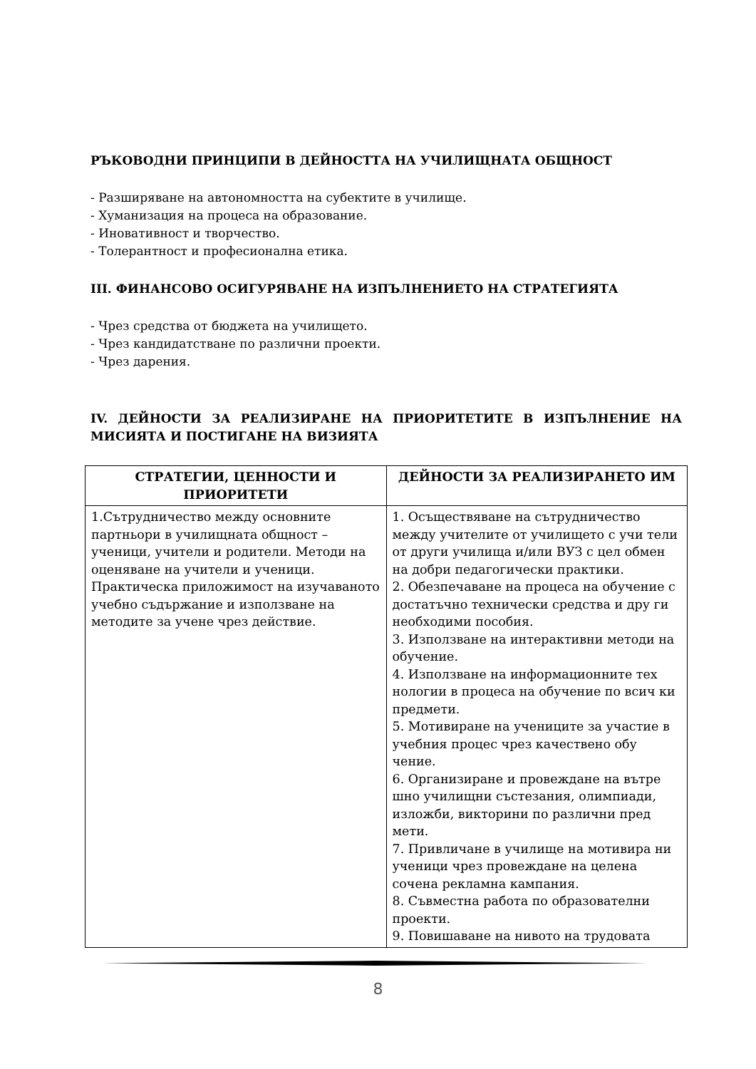РЪКОВОДНИ ПРИНЦИПИ В ДЕЙНОСТТА НА УЧИЛИЩНАТА ОБЩНОСТ
- Разширяване на автономността на субектите в училище.
- Хуманизация на процеса на образование.
- Иновативност и творчество.
- Толерантност и професионална етика.
III. ФИНАНСОВО ОСИГУРЯВАНЕ НА ИЗПЪЛНЕНИЕТО НА СТРАТЕГИЯТА
- Чрез средства от бюджета на училището.
- Чрез кандидатстване по различни проекти.
- Чрез дарения.
IV. ДЕЙНОСТИ ЗА РЕАЛИЗИРАНЕ НА ПРИОРИТЕТИТЕ В ИЗПЪЛНЕНИЕ НА МИСИЯТА И ПОСТИГАНЕ НА ВИЗИЯТА
| СТРАТЕГИИ, ЦЕННОСТИ И ПРИОРИТЕТИ | ДЕЙНОСТИ ЗА РЕАЛИЗИРАНЕТО ИМ |
| --- | --- |
| 1.Сътрудничество между основните партньори в училищната общност – ученици, учители и родители. Методи на оценяване на учители и ученици. Практическа приложимост на изучаваното учебно съдържание и използване на методите за учене чрез действие. | 1. Осъществяване на сътрудничество между учителите от училището с учи тели от други училища и/или ВУЗ с цел обмен на добри педагогически практики. 2. Обезпечаване на процеса на обучение с достатъчно технически средства и дру ги необходими пособия. 3. Използване на интерактивни методи на обучение. 4. Използване на информационните тех нологии в процеса на обучение по всич ки предмети. 5. Мотивиране на учениците за участие в учебния процес чрез качествено обу чение. 6. Организиране и провеждане на вътре шно училищни състезания, олимпиади, изложби, викторини по различни пред мети. 7. Привличане в училище на мотивира ни ученици чрез провеждане на целена сочена рекламна кампания. 8. Съвместна работа по образователни проекти. 9. Повишаване на нивото на трудовата |
8